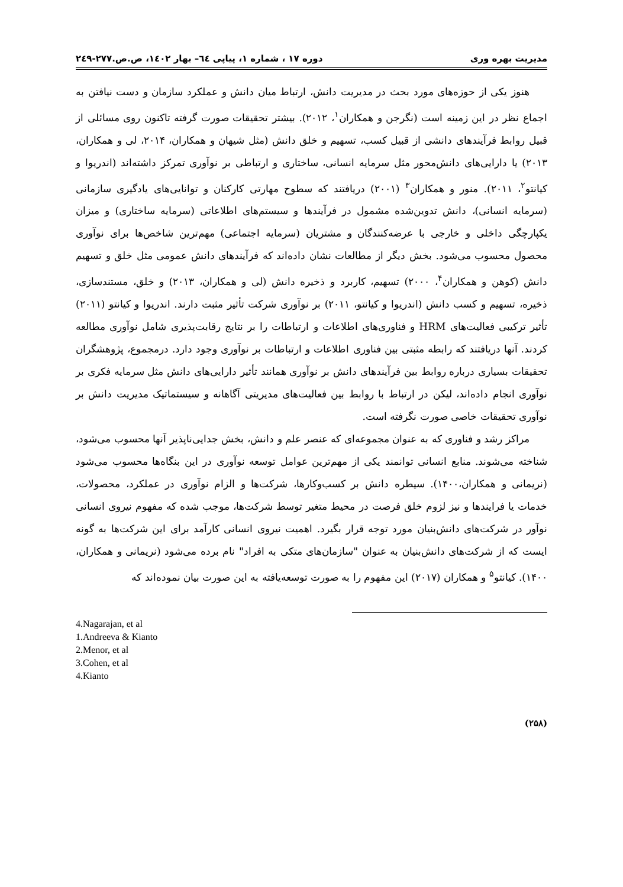مدیریت بهره وری دوره ١٧ ، شماره ١، پیاپی ٦٤– بهار ١٤٠٢، ص.ص.٢٧٧-٢٤٩
هنوز یکی از حوزه‌های مورد بحث در مدیریت دانش، ارتباط میان دانش و عملکرد سازمان و دست نیافتن به اجماع نظر در این زمینه است (نگرجن و همکاران<sup>۱</sup>، ۲۰۱۲). بیشتر تحقیقات صورت گرفته تاکنون روی مسائلی از قبیل روابط فرآیندهای دانشی از قبیل کسب، تسهیم و خلق دانش (مثل شیهان و همکاران، ۲۰۱۴، لی و همکاران، ۲۰۱۳) یا دارایی‌های دانش‌محور مثل سرمایه انسانی، ساختاری و ارتباطی بر نوآوری تمرکز داشته‌اند (اندریوا و کیانتو<sup>۲</sup>، ۲۰۱۱). منور و همکاران<sup>۳</sup> (۲۰۰۱) دریافتند که سطوح مهارتی کارکنان و توانایی‌های یادگیری سازمانی (سرمایه انسانی)، دانش تدوین‌شده مشمول در فرآیندها و سیستم‌های اطلاعاتی (سرمایه ساختاری) و میزان یکپارچگی داخلی و خارجی با عرضه‌کنندگان و مشتریان (سرمایه اجتماعی) مهم‌ترین شاخص‌ها برای نوآوری محصول محسوب می‌شود. بخش دیگر از مطالعات نشان داده‌اند که فرآیندهای دانش عمومی مثل خلق و تسهیم دانش (کوهن و همکاران<sup>۴</sup>، ۲۰۰۰) تسهیم، کاربرد و ذخیره دانش (لی و همکاران، ۲۰۱۳) و خلق، مستندسازی، ذخیره، تسهیم و کسب دانش (اندریوا و کیانتو، ۲۰۱۱) بر نوآوری شرکت تأثیر مثبت دارند. اندریوا و کیانتو (۲۰۱۱) تأثیر ترکیبی فعالیت‌های HRM و فناوری‌های اطلاعات و ارتباطات را بر نتایج رقابت‌پذیری شامل نوآوری مطالعه کردند. آنها دریافتند که رابطه مثبتی بین فناوری اطلاعات و ارتباطات بر نوآوری وجود دارد. درمجموع، پژوهشگران تحقیقات بسیاری درباره روابط بین فرآیندهای دانش بر نوآوری همانند تأثیر دارایی‌های دانش مثل سرمایه فکری بر نوآوری انجام داده‌اند، لیکن در ارتباط با روابط بین فعالیت‌های مدیریتی آگاهانه و سیستماتیک مدیریت دانش بر نوآوری تحقیقات خاصی صورت نگرفته است.
مراکز رشد و فناوری که به عنوان مجموعه‌ای که عنصر علم و دانش، بخش جدایی‌ناپذیر آنها محسوب می‌شود، شناخته می‌شوند. منابع انسانی توانمند یکی از مهم‌ترین عوامل توسعه نوآوری در این بنگاه‌ها محسوب می‌شود (نریمانی و همکاران،۱۴۰۰). سیطره دانش بر کسب‌وکارها، شرکت‌ها و الزام نوآوری در عملکرد، محصولات، خدمات یا فرایندها و نیز لزوم خلق فرصت در محیط متغیر توسط شرکت‌ها، موجب شده که مفهوم نیروی انسانی نوآور در شرکت‌های دانش‌بنیان مورد توجه قرار بگیرد. اهمیت نیروی انسانی کارآمد برای این شرکت‌ها به گونه ایست که از شرکت‌های دانش‌بنیان به عنوان "سازمان‌های متکی به افراد" نام برده می‌شود (نریمانی و همکاران، ۱۴۰۰). کیانتو<sup>۵</sup> و همکاران (۲۰۱۷) این مفهوم را به صورت توسعه‌یافته به این صورت بیان نموده‌اند که
4.Nagarajan, et al
1.Andreeva & Kianto
2.Menor, et al
3.Cohen, et al
4.Kianto
(۲۵۸)